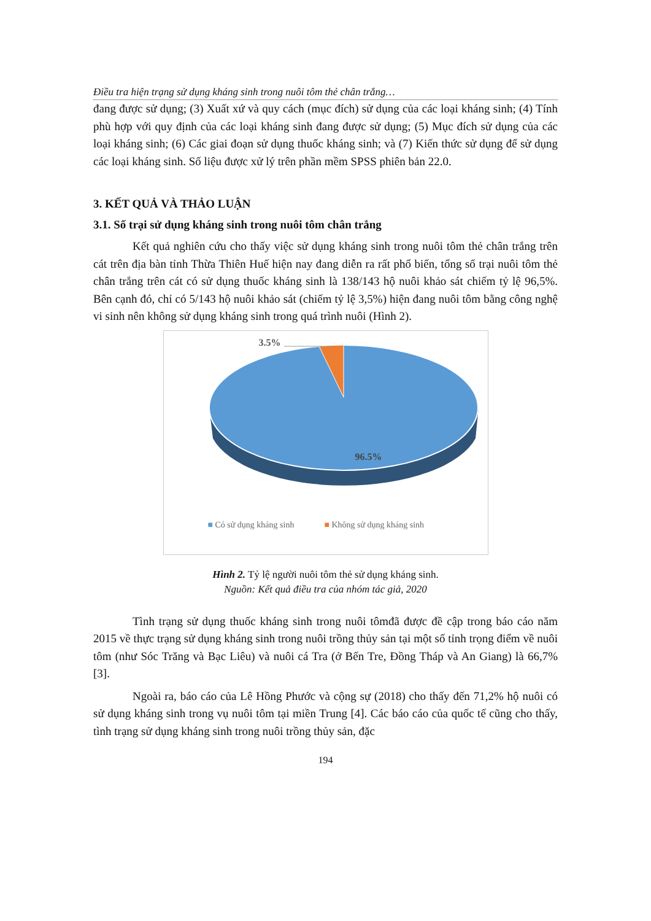Điều tra hiện trạng sử dụng kháng sinh trong nuôi tôm thẻ chân trắng…
đang được sử dụng; (3) Xuất xứ và quy cách (mục đích) sử dụng của các loại kháng sinh; (4) Tính phù hợp với quy định của các loại kháng sinh đang được sử dụng; (5) Mục đích sử dụng của các loại kháng sinh; (6) Các giai đoạn sử dụng thuốc kháng sinh; và (7) Kiến thức sử dụng để sử dụng các loại kháng sinh. Số liệu được xử lý trên phần mềm SPSS phiên bản 22.0.
3. KẾT QUẢ VÀ THẢO LUẬN
3.1. Số trại sử dụng kháng sinh trong nuôi tôm chân trắng
Kết quả nghiên cứu cho thấy việc sử dụng kháng sinh trong nuôi tôm thẻ chân trắng trên cát trên địa bàn tỉnh Thừa Thiên Huế hiện nay đang diễn ra rất phổ biến, tổng số trại nuôi tôm thẻ chân trắng trên cát có sử dụng thuốc kháng sinh là 138/143 hộ nuôi khảo sát chiếm tỷ lệ 96,5%. Bên cạnh đó, chỉ có 5/143 hộ nuôi khảo sát (chiếm tỷ lệ 3,5%) hiện đang nuôi tôm bằng công nghệ vi sinh nên không sử dụng kháng sinh trong quá trình nuôi (Hình 2).
3.5%
96.5%
■ Có sử dụng kháng sinh ■ Không sử dụng kháng sinh
Hình 2. Tỷ lệ người nuôi tôm thẻ sử dụng kháng sinh.
Nguồn: Kết quả điều tra của nhóm tác giả, 2020
Tình trạng sử dụng thuốc kháng sinh trong nuôi tômđã được đề cập trong báo cáo năm 2015 về thực trạng sử dụng kháng sinh trong nuôi trồng thủy sản tại một số tỉnh trọng điểm về nuôi tôm (như Sóc Trăng và Bạc Liêu) và nuôi cá Tra (ở Bến Tre, Đồng Tháp và An Giang) là 66,7% [3].
Ngoài ra, báo cáo của Lê Hồng Phước và cộng sự (2018) cho thấy đến 71,2% hộ nuôi có sử dụng kháng sinh trong vụ nuôi tôm tại miền Trung [4]. Các báo cáo của quốc tế cũng cho thấy, tình trạng sử dụng kháng sinh trong nuôi trồng thủy sản, đặc
194